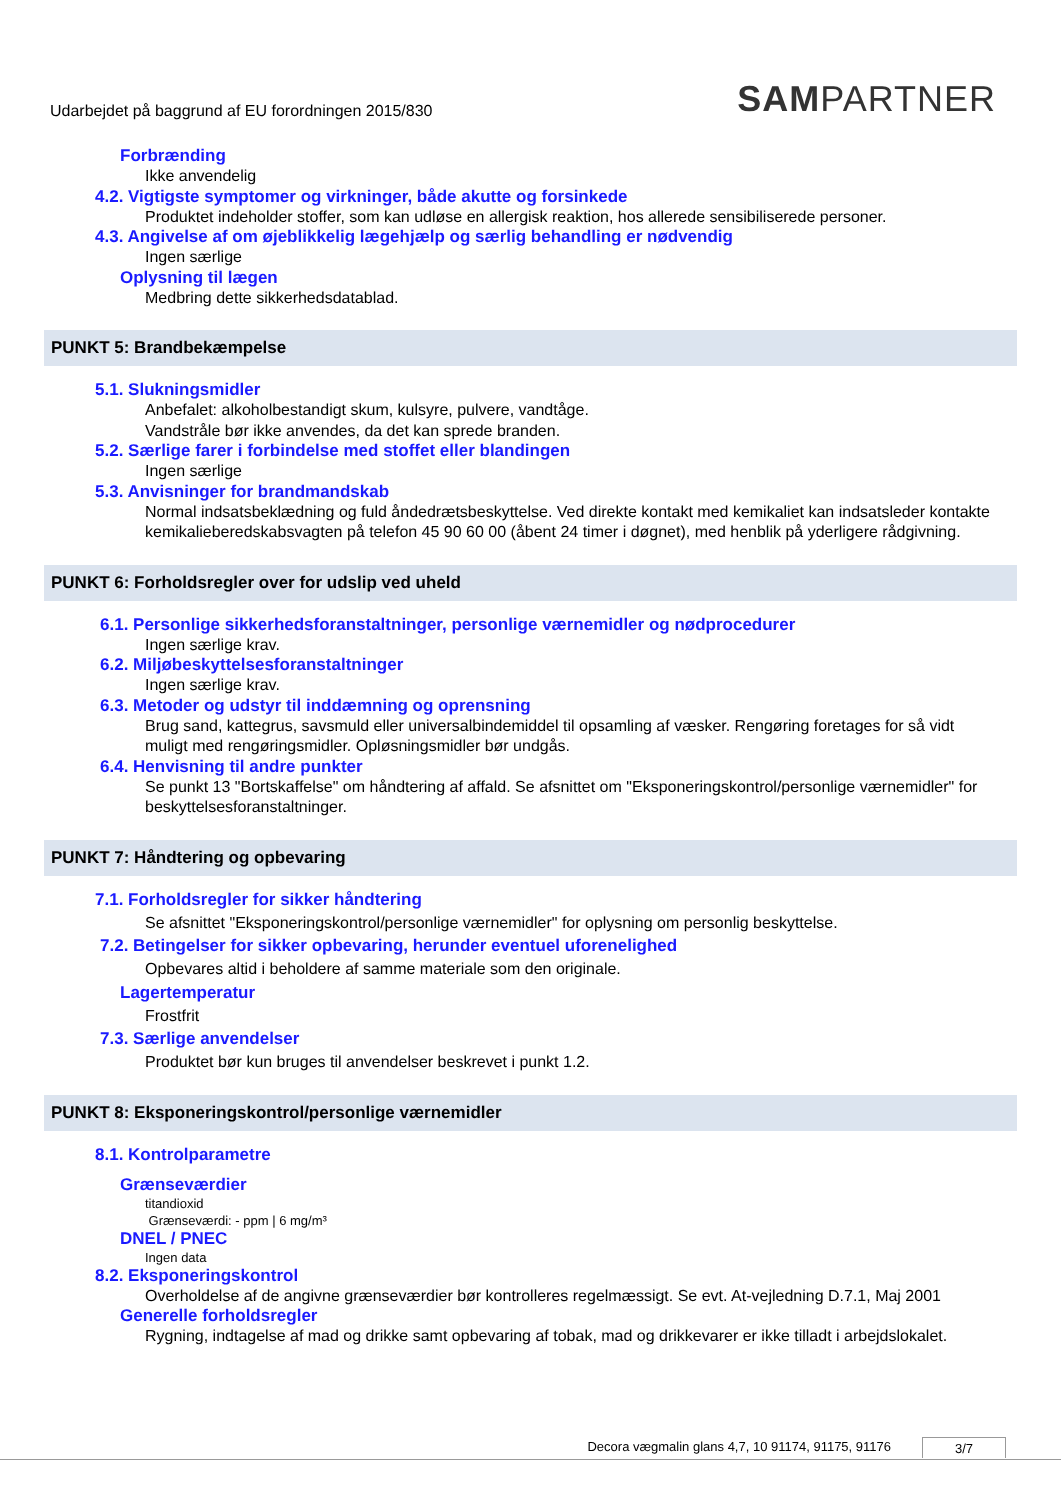Udarbejdet på baggrund af EU forordningen 2015/830
SAMPARTNER
Forbrænding
Ikke anvendelig
4.2. Vigtigste symptomer og virkninger, både akutte og forsinkede
Produktet indeholder stoffer, som kan udløse en allergisk reaktion, hos allerede sensibiliserede personer.
4.3. Angivelse af om øjeblikkelig lægehjælp og særlig behandling er nødvendig
Ingen særlige
Oplysning til lægen
Medbring dette sikkerhedsdatablad.
PUNKT 5: Brandbekæmpelse
5.1. Slukningsmidler
Anbefalet: alkoholbestandigt skum, kulsyre, pulvere, vandtåge.
Vandstråle bør ikke anvendes, da det kan sprede branden.
5.2. Særlige farer i forbindelse med stoffet eller blandingen
Ingen særlige
5.3. Anvisninger for brandmandskab
Normal indsatsbeklædning og fuld åndedrætsbeskyttelse. Ved direkte kontakt med kemikaliet kan indsatsleder kontakte kemikalieberedskabsvagten på telefon 45 90 60 00 (åbent 24 timer i døgnet), med henblik på yderligere rådgivning.
PUNKT 6: Forholdsregler over for udslip ved uheld
6.1. Personlige sikkerhedsforanstaltninger, personlige værnemidler og nødprocedurer
Ingen særlige krav.
6.2. Miljøbeskyttelsesforanstaltninger
Ingen særlige krav.
6.3. Metoder og udstyr til inddæmning og oprensning
Brug sand, kattegrus, savsmuld eller universalbindemiddel til opsamling af væsker. Rengøring foretages for så vidt muligt med rengøringsmidler. Opløsningsmidler bør undgås.
6.4. Henvisning til andre punkter
Se punkt 13 "Bortskaffelse" om håndtering af affald. Se afsnittet om "Eksponeringskontrol/personlige værnemidler" for beskyttelsesforanstaltninger.
PUNKT 7: Håndtering og opbevaring
7.1. Forholdsregler for sikker håndtering
Se afsnittet "Eksponeringskontrol/personlige værnemidler" for oplysning om personlig beskyttelse.
7.2. Betingelser for sikker opbevaring, herunder eventuel uforenelighed
Opbevares altid i beholdere af samme materiale som den originale.
Lagertemperatur
Frostfrit
7.3. Særlige anvendelser
Produktet bør kun bruges til anvendelser beskrevet i punkt 1.2.
PUNKT 8: Eksponeringskontrol/personlige værnemidler
8.1. Kontrolparametre
Grænseværdier
titandioxid
Grænseværdi: - ppm | 6 mg/m³
DNEL / PNEC
Ingen data
8.2. Eksponeringskontrol
Overholdelse af de angivne grænseværdier bør kontrolleres regelmæssigt. Se evt. At-vejledning D.7.1, Maj 2001
Generelle forholdsregler
Rygning, indtagelse af mad og drikke samt opbevaring af tobak, mad og drikkevarer er ikke tilladt i arbejdslokalet.
Decora vægmalin glans 4,7, 10 91174, 91175, 91176 3/7